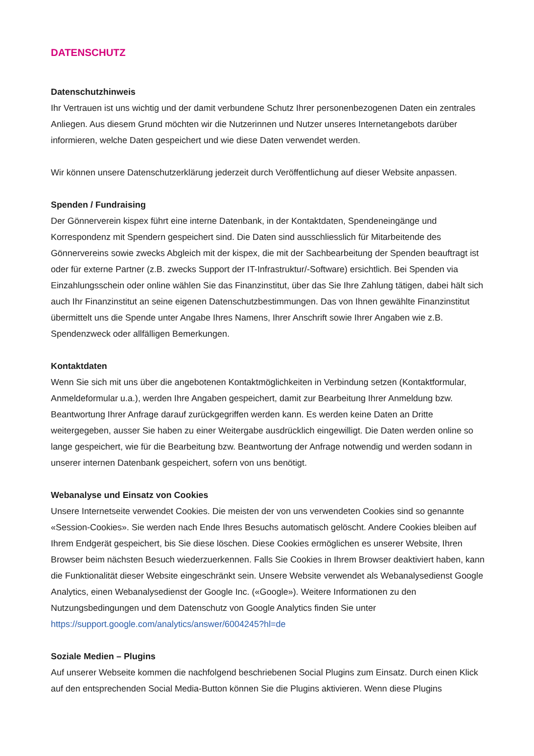DATENSCHUTZ
Datenschutzhinweis
Ihr Vertrauen ist uns wichtig und der damit verbundene Schutz Ihrer personenbezogenen Daten ein zentrales Anliegen. Aus diesem Grund möchten wir die Nutzerinnen und Nutzer unseres Internetangebots darüber informieren, welche Daten gespeichert und wie diese Daten verwendet werden.
Wir können unsere Datenschutzerklärung jederzeit durch Veröffentlichung auf dieser Website anpassen.
Spenden / Fundraising
Der Gönnerverein kispex führt eine interne Datenbank, in der Kontaktdaten, Spendeneingänge und Korrespondenz mit Spendern gespeichert sind. Die Daten sind ausschliesslich für Mitarbeitende des Gönnervereins sowie zwecks Abgleich mit der kispex, die mit der Sachbearbeitung der Spenden beauftragt ist oder für externe Partner (z.B. zwecks Support der IT-Infrastruktur/-Software) ersichtlich. Bei Spenden via Einzahlungsschein oder online wählen Sie das Finanzinstitut, über das Sie Ihre Zahlung tätigen, dabei hält sich auch Ihr Finanzinstitut an seine eigenen Datenschutzbestimmungen. Das von Ihnen gewählte Finanzinstitut übermittelt uns die Spende unter Angabe Ihres Namens, Ihrer Anschrift sowie Ihrer Angaben wie z.B. Spendenzweck oder allfälligen Bemerkungen.
Kontaktdaten
Wenn Sie sich mit uns über die angebotenen Kontaktmöglichkeiten in Verbindung setzen (Kontaktformular, Anmeldeformular u.a.), werden Ihre Angaben gespeichert, damit zur Bearbeitung Ihrer Anmeldung bzw. Beantwortung Ihrer Anfrage darauf zurückgegriffen werden kann. Es werden keine Daten an Dritte weitergegeben, ausser Sie haben zu einer Weitergabe ausdrücklich eingewilligt. Die Daten werden online so lange gespeichert, wie für die Bearbeitung bzw. Beantwortung der Anfrage notwendig und werden sodann in unserer internen Datenbank gespeichert, sofern von uns benötigt.
Webanalyse und Einsatz von Cookies
Unsere Internetseite verwendet Cookies. Die meisten der von uns verwendeten Cookies sind so genannte «Session-Cookies». Sie werden nach Ende Ihres Besuchs automatisch gelöscht. Andere Cookies bleiben auf Ihrem Endgerät gespeichert, bis Sie diese löschen. Diese Cookies ermöglichen es unserer Website, Ihren Browser beim nächsten Besuch wiederzuerkennen. Falls Sie Cookies in Ihrem Browser deaktiviert haben, kann die Funktionalität dieser Website eingeschränkt sein. Unsere Website verwendet als Webanalysedienst Google Analytics, einen Webanalysedienst der Google Inc. («Google»). Weitere Informationen zu den Nutzungsbedingungen und dem Datenschutz von Google Analytics finden Sie unter https://support.google.com/analytics/answer/6004245?hl=de
Soziale Medien – Plugins
Auf unserer Webseite kommen die nachfolgend beschriebenen Social Plugins zum Einsatz. Durch einen Klick auf den entsprechenden Social Media-Button können Sie die Plugins aktivieren. Wenn diese Plugins